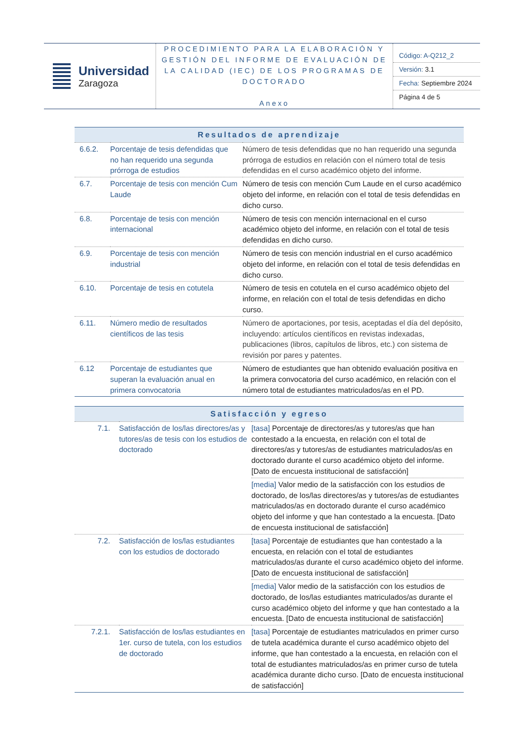| Universidad Zaragoza | PROCEDIMIENTO PARA LA ELABORACIÓN Y GESTIÓN DEL INFORME DE EVALUACIÓN DE LA CALIDAD (IEC) DE LOS PROGRAMAS DE DOCTORADO Anexo | / Código: A-Q212_2 / / Versión: 3.1 / / Fecha: Septiembre 2024 / / Página 4 de 5 / |
| Resultados de aprendizaje | | |
| --- | --- | --- |
| 6.6.2. | Porcentaje de tesis defendidas que no han requerido una segunda prórroga de estudios | Número de tesis defendidas que no han requerido una segunda prórroga de estudios en relación con el número total de tesis defendidas en el curso académico objeto del informe. |
| 6.7. | Porcentaje de tesis con mención Cum Laude | Número de tesis con mención Cum Laude en el curso académico objeto del informe, en relación con el total de tesis defendidas en dicho curso. |
| 6.8. | Porcentaje de tesis con mención internacional | Número de tesis con mención internacional en el curso académico objeto del informe, en relación con el total de tesis defendidas en dicho curso. |
| 6.9. | Porcentaje de tesis con mención industrial | Número de tesis con mención industrial en el curso académico objeto del informe, en relación con el total de tesis defendidas en dicho curso. |
| 6.10. | Porcentaje de tesis en cotutela | Número de tesis en cotutela en el curso académico objeto del informe, en relación con el total de tesis defendidas en dicho curso. |
| 6.11. | Número medio de resultados científicos de las tesis | Número de aportaciones, por tesis, aceptadas el día del depósito, incluyendo: artículos científicos en revistas indexadas, publicaciones (libros, capítulos de libros, etc.) con sistema de revisión por pares y patentes. |
| 6.12 | Porcentaje de estudiantes que superan la evaluación anual en primera convocatoria | Número de estudiantes que han obtenido evaluación positiva en la primera convocatoria del curso académico, en relación con el número total de estudiantes matriculados/as en el PD. |
| Satisfacción y egreso | | |
| --- | --- | --- |
| 7.1. | Satisfacción de los/las directores/as y tutores/as de tesis con los estudios de doctorado | [tasa] Porcentaje de directores/as y tutores/as que han contestado a la encuesta, en relación con el total de directores/as y tutores/as de estudiantes matriculados/as en doctorado durante el curso académico objeto del informe. [Dato de encuesta institucional de satisfacción] |
| | | [media] Valor medio de la satisfacción con los estudios de doctorado, de los/las directores/as y tutores/as de estudiantes matriculados/as en doctorado durante el curso académico objeto del informe y que han contestado a la encuesta. [Dato de encuesta institucional de satisfacción] |
| 7.2. | Satisfacción de los/las estudiantes con los estudios de doctorado | [tasa] Porcentaje de estudiantes que han contestado a la encuesta, en relación con el total de estudiantes matriculados/as durante el curso académico objeto del informe. [Dato de encuesta institucional de satisfacción] |
| | | [media] Valor medio de la satisfacción con los estudios de doctorado, de los/las estudiantes matriculados/as durante el curso académico objeto del informe y que han contestado a la encuesta. [Dato de encuesta institucional de satisfacción] |
| 7.2.1. | Satisfacción de los/las estudiantes en 1er. curso de tutela, con los estudios de doctorado | [tasa] Porcentaje de estudiantes matriculados en primer curso de tutela académica durante el curso académico objeto del informe, que han contestado a la encuesta, en relación con el total de estudiantes matriculados/as en primer curso de tutela académica durante dicho curso. [Dato de encuesta institucional de satisfacción] |